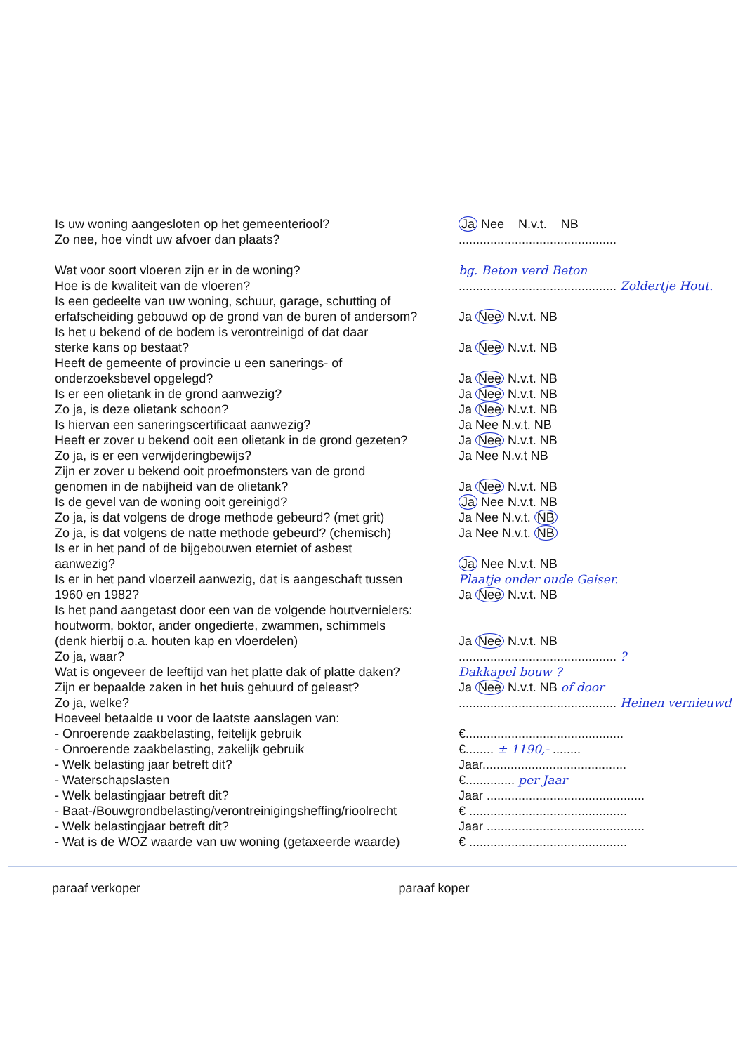Is uw woning aangesloten op het gemeenteriool? Ja Nee N.v.t. NB
Zo nee, hoe vindt uw afvoer dan plaats? .............................................
Wat voor soort vloeren zijn er in de woning? bg. Beton verd Beton
Hoe is de kwaliteit van de vloeren? ............................................. Zoldertje Hout.
Is een gedeelte van uw woning, schuur, garage, schutting of
erfafscheiding gebouwd op de grond van de buren of andersom?
Ja Nee N.v.t. NB
Is het u bekend of de bodem is verontreinigd of dat daar
sterke kans op bestaat? Ja Nee N.v.t. NB
Heeft de gemeente of provincie u een sanerings- of
onderzoeksbevel opgelegd? Ja Nee N.v.t. NB
Is er een olietank in de grond aanwezig? Ja Nee N.v.t. NB
Zo ja, is deze olietank schoon? Ja Nee N.v.t. NB
Is hiervan een saneringscertificaat aanwezig? Ja Nee N.v.t. NB
Heeft er zover u bekend ooit een olietank in de grond gezeten?
Ja Nee N.v.t. NB
Zo ja, is er een verwijderingbewijs? Ja Nee N.v.t NB
Zijn er zover u bekend ooit proefmonsters van de grond
genomen in de nabijheid van de olietank? Ja Nee N.v.t. NB
Is de gevel van de woning ooit gereinigd? Ja Nee N.v.t. NB
Zo ja, is dat volgens de droge methode gebeurd? (met grit)
Ja Nee N.v.t. NB
Zo ja, is dat volgens de natte methode gebeurd? (chemisch)
Ja Nee N.v.t. NB
Is er in het pand of de bijgebouwen eterniet of asbest
aanwezig? Ja Nee N.v.t. NB
Is er in het pand vloerzeil aanwezig, dat is aangeschaft tussen
Plaatje onder oude Geiser.
1960 en 1982? Ja Nee N.v.t. NB
Is het pand aangetast door een van de volgende houtvernielers:
houtworm, boktor, ander ongedierte, zwammen, schimmels
(denk hierbij o.a. houten kap en vloerdelen) Ja Nee N.v.t. NB
Zo ja, waar? ............................................. ?
Wat is ongeveer de leeftijd van het platte dak of platte daken?
Dakkapel bouw ?
Zijn er bepaalde zaken in het huis gehuurd of geleast?
Ja Nee N.v.t. NB of door
Zo ja, welke? ............................................. Heinen vernieuwd
Hoeveel betaalde u voor de laatste aanslagen van:
- Onroerende zaakbelasting, feitelijk gebruik €.............................................
- Onroerende zaakbelasting, zakelijk gebruik €........ ± 1190,- ........
- Welk belasting jaar betreft dit? Jaar.........................................
- Waterschapslasten €.............. per Jaar
- Welk belastingjaar betreft dit? Jaar .............................................
- Baat-/Bouwgrondbelasting/verontreinigingsheffing/rioolrecht
€ .............................................
- Welk belastingjaar betreft dit? Jaar .............................................
- Wat is de WOZ waarde van uw woning (getaxeerde waarde)
€ .............................................
paraaf verkoper paraaf koper